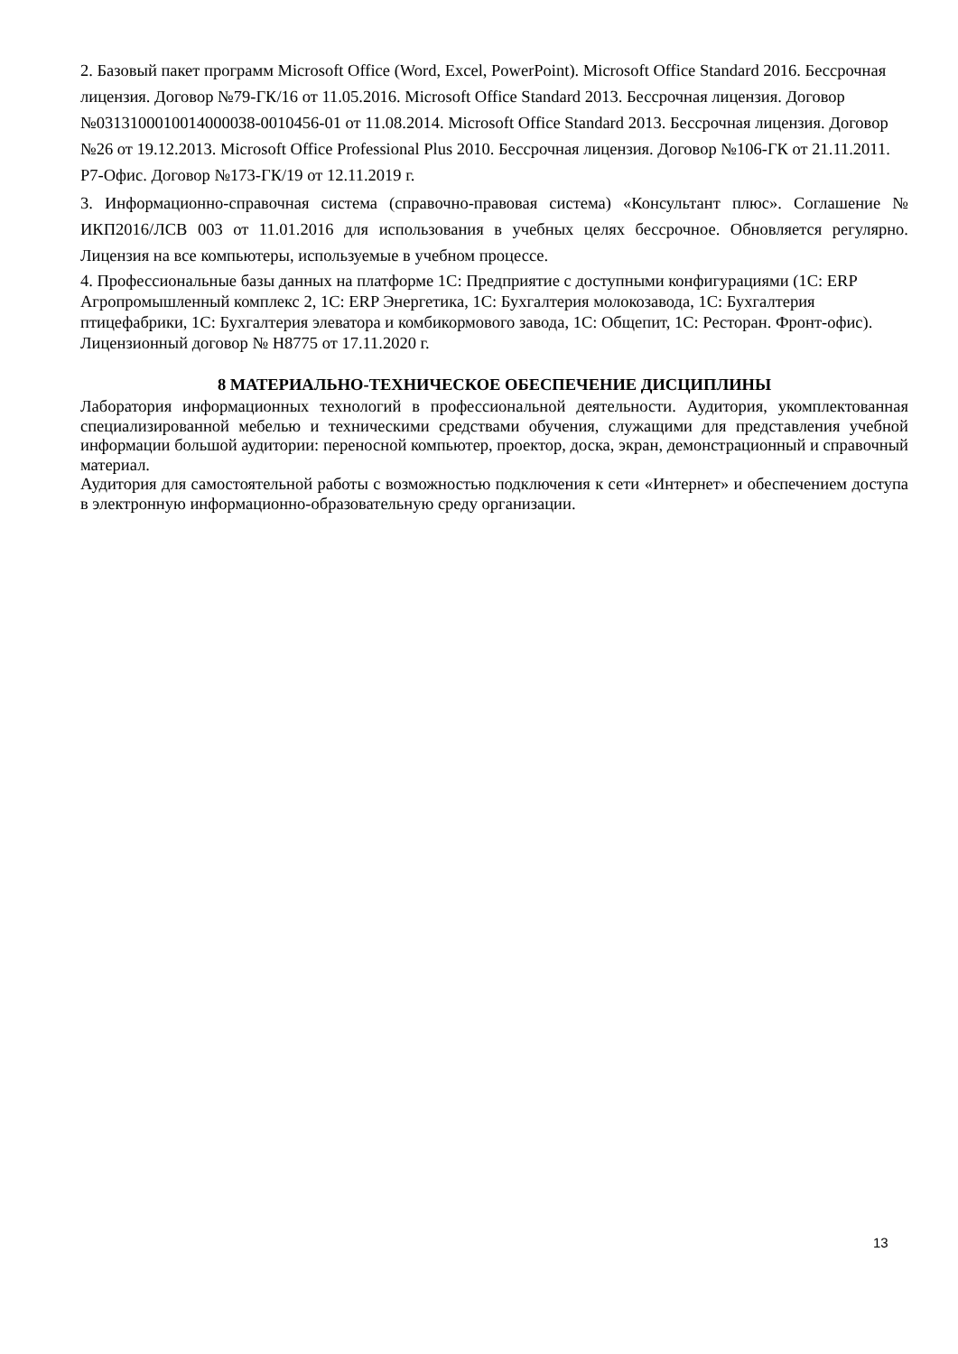2. Базовый пакет программ Microsoft Office (Word, Excel, PowerPoint). Microsoft Office Standard 2016. Бессрочная лицензия. Договор №79-ГК/16 от 11.05.2016. Microsoft Office Standard 2013. Бессрочная лицензия. Договор №0313100010014000038-0010456-01 от 11.08.2014. Microsoft Office Standard 2013. Бессрочная лицензия. Договор №26 от 19.12.2013. Microsoft Office Professional Plus 2010. Бессрочная лицензия. Договор №106-ГК от 21.11.2011. Р7-Офис. Договор №173-ГК/19 от 12.11.2019 г.
3. Информационно-справочная система (справочно-правовая система) «Консультант плюс». Соглашение № ИКП2016/ЛСВ 003 от 11.01.2016 для использования в учебных целях бессрочное. Обновляется регулярно. Лицензия на все компьютеры, используемые в учебном процессе.
4. Профессиональные базы данных на платформе 1С: Предприятие с доступными конфигурациями (1С: ERP Агропромышленный комплекс 2, 1С: ERP Энергетика, 1С: Бухгалтерия молокозавода, 1С: Бухгалтерия птицефабрики, 1С: Бухгалтерия элеватора и комбикормового завода, 1С: Общепит, 1С: Ресторан. Фронт-офис). Лицензионный договор № Н8775 от 17.11.2020 г.
8 МАТЕРИАЛЬНО-ТЕХНИЧЕСКОЕ ОБЕСПЕЧЕНИЕ ДИСЦИПЛИНЫ
Лаборатория информационных технологий в профессиональной деятельности. Аудитория, укомплектованная специализированной мебелью и техническими средствами обучения, служащими для представления учебной информации большой аудитории: переносной компьютер, проектор, доска, экран, демонстрационный и справочный материал.
Аудитория для самостоятельной работы с возможностью подключения к сети «Интернет» и обеспечением доступа в электронную информационно-образовательную среду организации.
13